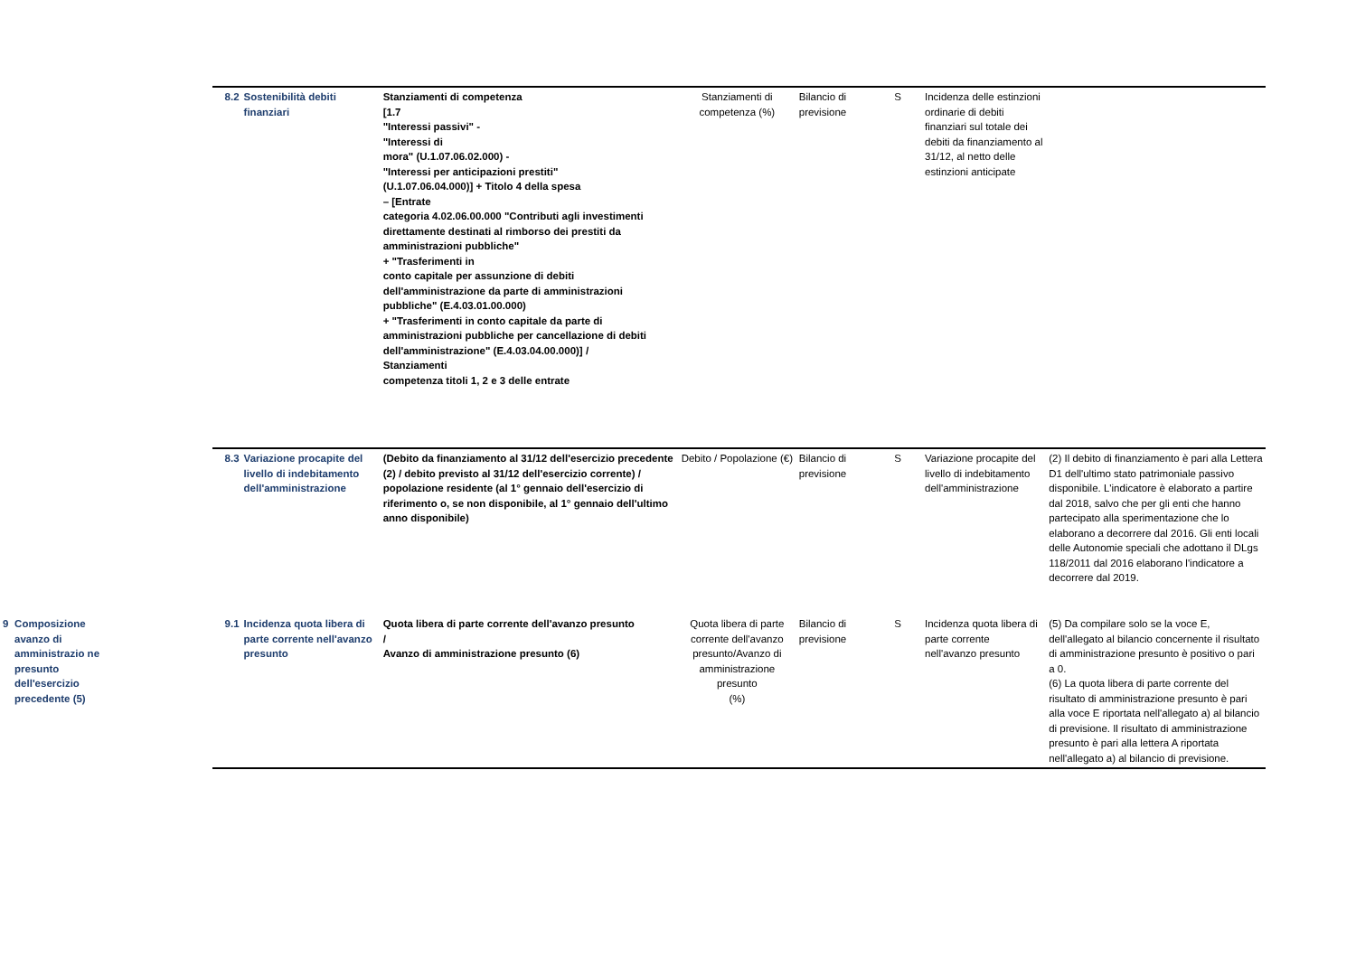| | | 8.2 | Sostenibilità debiti finanziari | Stanziamenti di competenza [1.7 "Interessi passivi" - "Interessi di mora" (U.1.07.06.02.000) - "Interessi per anticipazioni prestiti" (U.1.07.06.04.000)] + Titolo 4 della spesa – [Entrate categoria 4.02.06.00.000 "Contributi agli investimenti direttamente destinati al rimborso dei prestiti da amministrazioni pubbliche" + "Trasferimenti in conto capitale per assunzione di debiti dell'amministrazione da parte di amministrazioni pubbliche" (E.4.03.01.00.000) + "Trasferimenti in conto capitale da parte di amministrazioni pubbliche per cancellazione di debiti dell'amministrazione" (E.4.03.04.00.000)] / Stanziamenti competenza titoli 1, 2 e 3 delle entrate | Stanziamenti di competenza (%) | Bilancio di previsione | S | Incidenza delle estinzioni ordinarie di debiti finanziari sul totale dei debiti da finanziamento al 31/12, al netto delle estinzioni anticipate | |
| | | 8.3 | Variazione procapite del livello di indebitamento dell'amministrazione | (Debito da finanziamento al 31/12 dell'esercizio precedente (2) / debito previsto al 31/12 dell'esercizio corrente) / popolazione residente (al 1° gennaio dell'esercizio di riferimento o, se non disponibile, al 1° gennaio dell'ultimo anno disponibile) | Debito / Popolazione (€) | Bilancio di previsione | S | Variazione procapite del livello di indebitamento dell'amministrazione | (2) Il debito di finanziamento è pari alla Lettera D1 dell'ultimo stato patrimoniale passivo disponibile. L'indicatore è elaborato a partire dal 2018, salvo che per gli enti che hanno partecipato alla sperimentazione che lo elaborano a decorrere dal 2016. Gli enti locali delle Autonomie speciali che adottano il DLgs 118/2011 dal 2016 elaborano l'indicatore a decorrere dal 2019. |
| 9 | Composizione avanzo di amministrazio ne presunto dell'esercizio precedente (5) | 9.1 | Incidenza quota libera di parte corrente nell'avanzo presunto | Quota libera di parte corrente dell'avanzo presunto / Avanzo di amministrazione presunto (6) | Quota libera di parte corrente dell'avanzo presunto/Avanzo di amministrazione presunto (%) | Bilancio di previsione | S | Incidenza quota libera di parte corrente nell'avanzo presunto | (5) Da compilare solo se la voce E, dell'allegato al bilancio concernente il risultato di amministrazione presunto è positivo o pari a 0. (6) La quota libera di parte corrente del risultato di amministrazione presunto è pari alla voce E riportata nell'allegato a) al bilancio di previsione. Il risultato di amministrazione presunto è pari alla lettera A riportata nell'allegato a) al bilancio di previsione. |